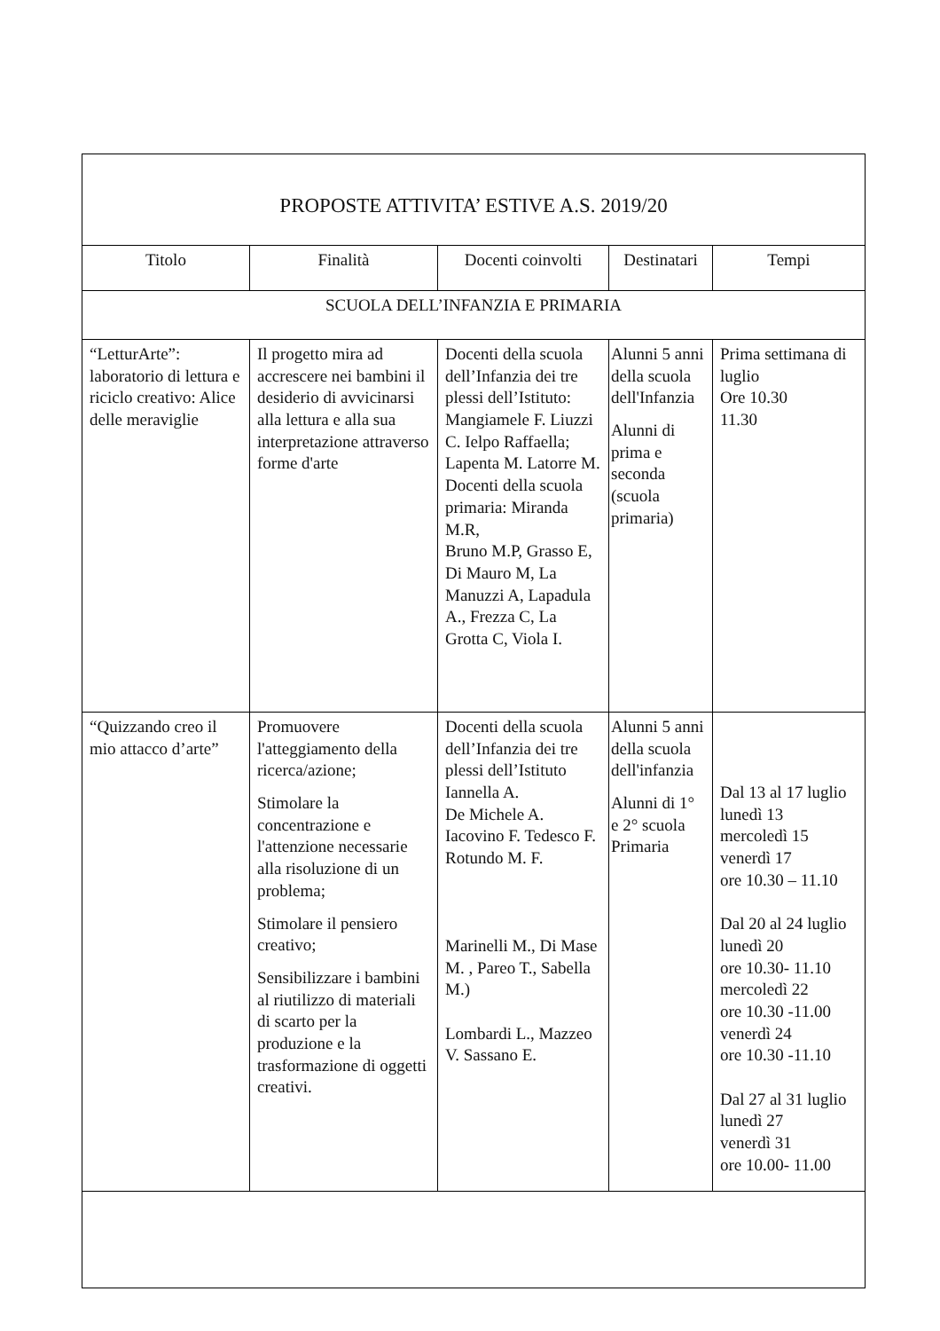| PROPOSTE ATTIVITA’ ESTIVE A.S. 2019/20 | | | | |
| Titolo | Finalità | Docenti coinvolti | Destinatari | Tempi |
| SCUOLA DELL’INFANZIA E PRIMARIA | | | | |
| “LetturArte”: laboratorio di lettura e riciclo creativo: Alice delle meraviglie | Il progetto mira ad accrescere nei bambini il desiderio di avvicinarsi alla lettura e alla sua interpretazione attraverso forme d'arte | Docenti della scuola dell’Infanzia dei tre plessi dell’Istituto: Mangiamele F. Liuzzi C. Ielpo Raffaella; Lapenta M. Latorre M. Docenti della scuola primaria: Miranda M.R, Bruno M.P, Grasso E, Di Mauro M, La Manuzzi A, Lapadula A., Frezza C, La Grotta C, Viola I. | Alunni 5 anni della scuola dell'Infanzia Alunni di prima e seconda (scuola primaria) | Prima settimana di luglio Ore 10.30 11.30 |
| “Quizzando creo il mio attacco d’arte” | Promuovere l'atteggiamento della ricerca/azione; Stimolare la concentrazione e l'attenzione necessarie alla risoluzione di un problema; Stimolare il pensiero creativo; Sensibilizzare i bambini al riutilizzo di materiali di scarto per la produzione e la trasformazione di oggetti creativi. | Docenti della scuola dell’Infanzia dei tre plessi dell’Istituto Iannella A. De Michele A. Iacovino F. Tedesco F. Rotundo M. F. Marinelli M., Di Mase M. , Pareo T., Sabella M.) Lombardi L., Mazzeo V. Sassano E. | Alunni 5 anni della scuola dell'infanzia Alunni di 1° e 2° scuola Primaria | Dal 13 al 17 luglio lunedì 13 mercoledì 15 venerdì 17 ore 10.30 – 11.10 Dal 20 al 24 luglio lunedì 20 ore 10.30- 11.10 mercoledì 22 ore 10.30 -11.00 venerdì 24 ore 10.30 -11.10 Dal 27 al 31 luglio lunedì 27 venerdì 31 ore 10.00- 11.00 |